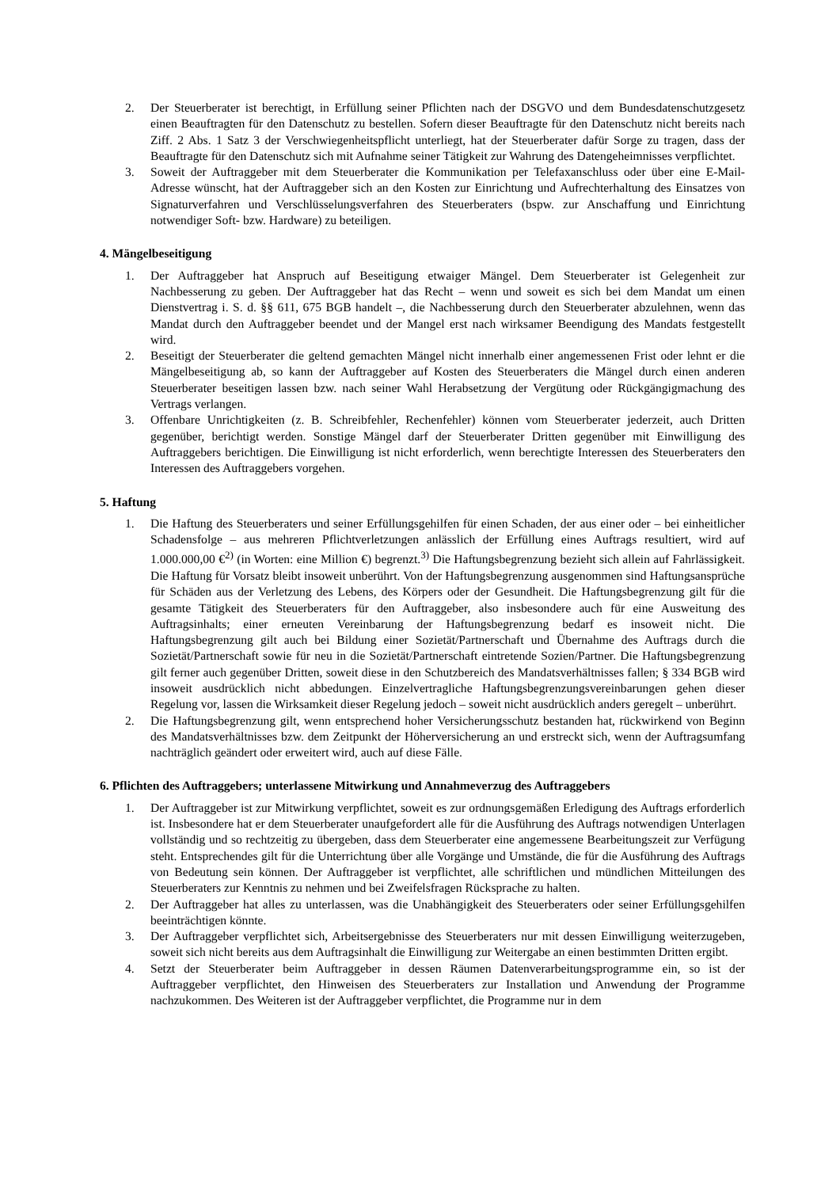2. Der Steuerberater ist berechtigt, in Erfüllung seiner Pflichten nach der DSGVO und dem Bundesdatenschutzgesetz einen Beauftragten für den Datenschutz zu bestellen. Sofern dieser Beauftragte für den Datenschutz nicht bereits nach Ziff. 2 Abs. 1 Satz 3 der Verschwiegenheitspflicht unterliegt, hat der Steuerberater dafür Sorge zu tragen, dass der Beauftragte für den Datenschutz sich mit Aufnahme seiner Tätigkeit zur Wahrung des Datengeheimnisses verpflichtet.
3. Soweit der Auftraggeber mit dem Steuerberater die Kommunikation per Telefaxanschluss oder über eine E-Mail-Adresse wünscht, hat der Auftraggeber sich an den Kosten zur Einrichtung und Aufrechterhaltung des Einsatzes von Signaturverfahren und Verschlüsselungsverfahren des Steuerberaters (bspw. zur Anschaffung und Einrichtung notwendiger Soft- bzw. Hardware) zu beteiligen.
4. Mängelbeseitigung
1. Der Auftraggeber hat Anspruch auf Beseitigung etwaiger Mängel. Dem Steuerberater ist Gelegenheit zur Nachbesserung zu geben. Der Auftraggeber hat das Recht – wenn und soweit es sich bei dem Mandat um einen Dienstvertrag i. S. d. §§ 611, 675 BGB handelt –, die Nachbesserung durch den Steuerberater abzulehnen, wenn das Mandat durch den Auftraggeber beendet und der Mangel erst nach wirksamer Beendigung des Mandats festgestellt wird.
2. Beseitigt der Steuerberater die geltend gemachten Mängel nicht innerhalb einer angemessenen Frist oder lehnt er die Mängelbeseitigung ab, so kann der Auftraggeber auf Kosten des Steuerberaters die Mängel durch einen anderen Steuerberater beseitigen lassen bzw. nach seiner Wahl Herabsetzung der Vergütung oder Rückgängigmachung des Vertrags verlangen.
3. Offenbare Unrichtigkeiten (z. B. Schreibfehler, Rechenfehler) können vom Steuerberater jederzeit, auch Dritten gegenüber, berichtigt werden. Sonstige Mängel darf der Steuerberater Dritten gegenüber mit Einwilligung des Auftraggebers berichtigen. Die Einwilligung ist nicht erforderlich, wenn berechtigte Interessen des Steuerberaters den Interessen des Auftraggebers vorgehen.
5. Haftung
1. Die Haftung des Steuerberaters und seiner Erfüllungsgehilfen für einen Schaden, der aus einer oder – bei einheitlicher Schadensfolge – aus mehreren Pflichtverletzungen anlässlich der Erfüllung eines Auftrags resultiert, wird auf 1.000.000,00 €<sup>2)</sup> (in Worten: eine Million €) begrenzt.<sup>3)</sup> Die Haftungsbegrenzung bezieht sich allein auf Fahrlässigkeit. Die Haftung für Vorsatz bleibt insoweit unberührt. Von der Haftungsbegrenzung ausgenommen sind Haftungsansprüche für Schäden aus der Verletzung des Lebens, des Körpers oder der Gesundheit. Die Haftungsbegrenzung gilt für die gesamte Tätigkeit des Steuerberaters für den Auftraggeber, also insbesondere auch für eine Ausweitung des Auftragsinhalts; einer erneuten Vereinbarung der Haftungsbegrenzung bedarf es insoweit nicht. Die Haftungsbegrenzung gilt auch bei Bildung einer Sozietät/Partnerschaft und Übernahme des Auftrags durch die Sozietät/Partnerschaft sowie für neu in die Sozietät/Partnerschaft eintretende Sozien/Partner. Die Haftungsbegrenzung gilt ferner auch gegenüber Dritten, soweit diese in den Schutzbereich des Mandatsverhältnisses fallen; § 334 BGB wird insoweit ausdrücklich nicht abbedungen. Einzelvertragliche Haftungsbegrenzungsvereinbarungen gehen dieser Regelung vor, lassen die Wirksamkeit dieser Regelung jedoch – soweit nicht ausdrücklich anders geregelt – unberührt.
2. Die Haftungsbegrenzung gilt, wenn entsprechend hoher Versicherungsschutz bestanden hat, rückwirkend von Beginn des Mandatsverhältnisses bzw. dem Zeitpunkt der Höherversicherung an und erstreckt sich, wenn der Auftragsumfang nachträglich geändert oder erweitert wird, auch auf diese Fälle.
6. Pflichten des Auftraggebers; unterlassene Mitwirkung und Annahmeverzug des Auftraggebers
1. Der Auftraggeber ist zur Mitwirkung verpflichtet, soweit es zur ordnungsgemäßen Erledigung des Auftrags erforderlich ist. Insbesondere hat er dem Steuerberater unaufgefordert alle für die Ausführung des Auftrags notwendigen Unterlagen vollständig und so rechtzeitig zu übergeben, dass dem Steuerberater eine angemessene Bearbeitungszeit zur Verfügung steht. Entsprechendes gilt für die Unterrichtung über alle Vorgänge und Umstände, die für die Ausführung des Auftrags von Bedeutung sein können. Der Auftraggeber ist verpflichtet, alle schriftlichen und mündlichen Mitteilungen des Steuerberaters zur Kenntnis zu nehmen und bei Zweifelsfragen Rücksprache zu halten.
2. Der Auftraggeber hat alles zu unterlassen, was die Unabhängigkeit des Steuerberaters oder seiner Erfüllungsgehilfen beeinträchtigen könnte.
3. Der Auftraggeber verpflichtet sich, Arbeitsergebnisse des Steuerberaters nur mit dessen Einwilligung weiterzugeben, soweit sich nicht bereits aus dem Auftragsinhalt die Einwilligung zur Weitergabe an einen bestimmten Dritten ergibt.
4. Setzt der Steuerberater beim Auftraggeber in dessen Räumen Datenverarbeitungsprogramme ein, so ist der Auftraggeber verpflichtet, den Hinweisen des Steuerberaters zur Installation und Anwendung der Programme nachzukommen. Des Weiteren ist der Auftraggeber verpflichtet, die Programme nur in dem